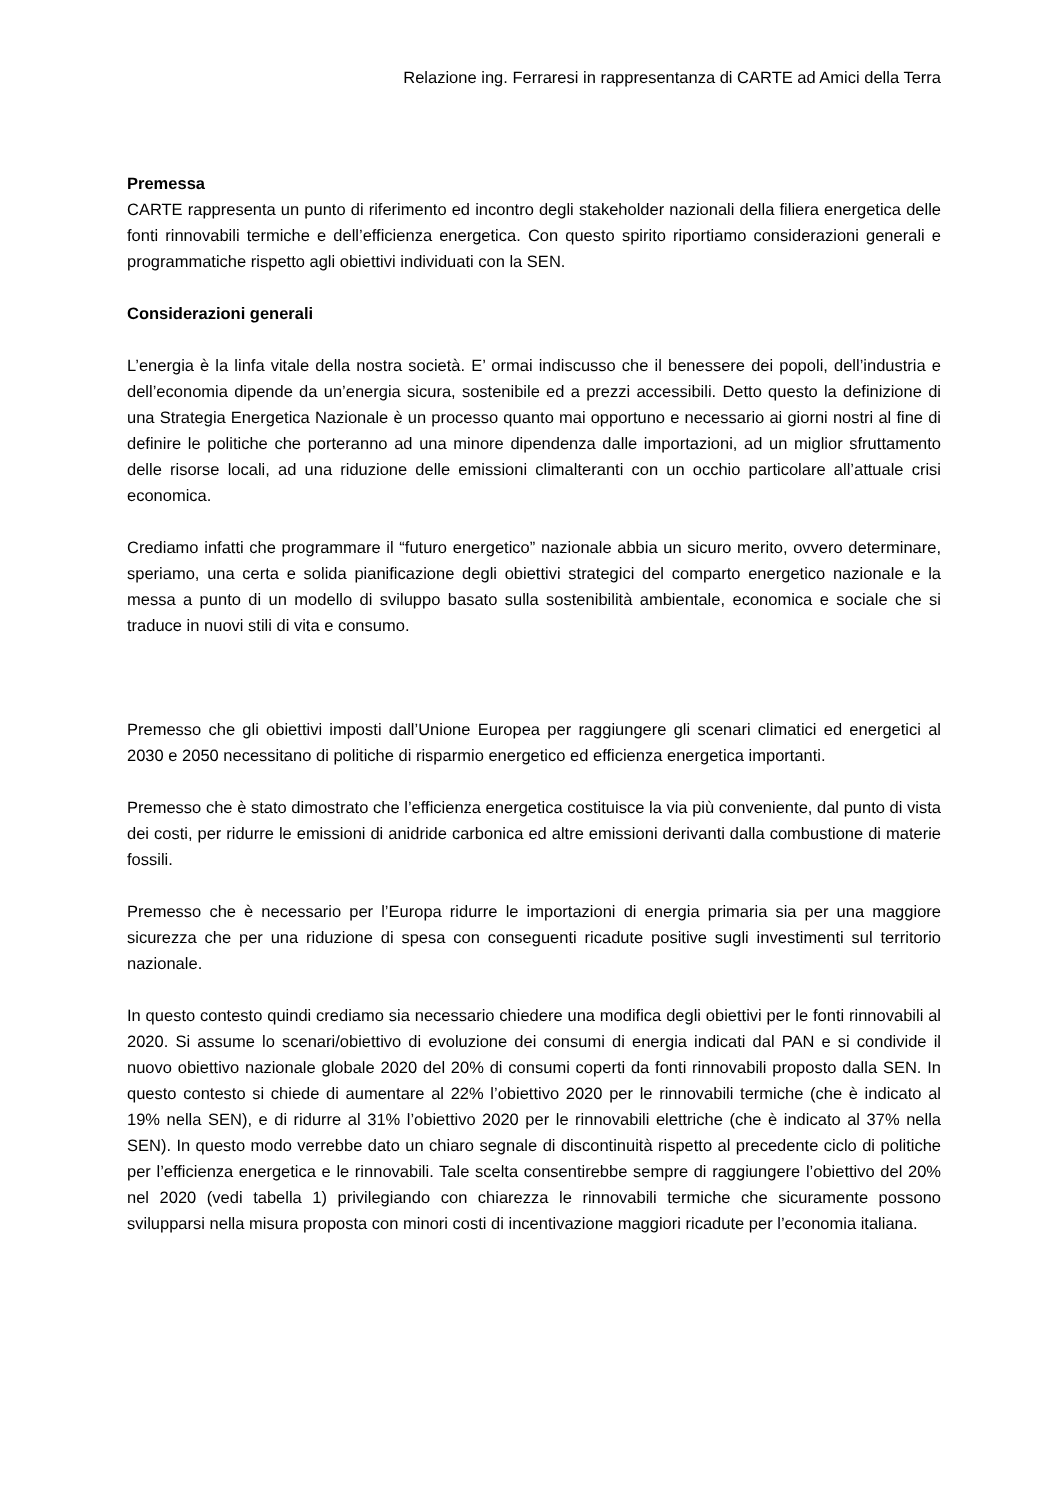Relazione ing. Ferraresi in rappresentanza di CARTE ad Amici della Terra
Premessa
CARTE rappresenta un punto di riferimento ed incontro degli stakeholder nazionali della filiera energetica delle fonti rinnovabili termiche e dell’efficienza energetica. Con questo spirito riportiamo considerazioni generali e programmatiche rispetto agli obiettivi individuati con la SEN.
Considerazioni generali
L’energia è la linfa vitale della nostra società. E’ ormai indiscusso che il benessere dei popoli, dell’industria e dell’economia dipende da un’energia sicura, sostenibile ed a prezzi accessibili. Detto questo la definizione di una Strategia Energetica Nazionale è un processo quanto mai opportuno e necessario ai giorni nostri al fine di definire le politiche che porteranno ad una minore dipendenza dalle importazioni, ad un miglior sfruttamento delle risorse locali, ad una riduzione delle emissioni climalteranti con un occhio particolare all’attuale crisi economica.
Crediamo infatti che programmare il “futuro energetico” nazionale abbia un sicuro merito, ovvero determinare, speriamo, una certa e solida pianificazione degli obiettivi strategici del comparto energetico nazionale e la messa a punto di un modello di sviluppo basato sulla sostenibilità ambientale, economica e sociale che si traduce in nuovi stili di vita e consumo.
Premesso che gli obiettivi imposti dall’Unione Europea per raggiungere gli scenari climatici ed energetici al 2030 e 2050 necessitano di politiche di risparmio energetico ed efficienza energetica importanti.
Premesso che è stato dimostrato che l’efficienza energetica costituisce la via più conveniente, dal punto di vista dei costi, per ridurre le emissioni di anidride carbonica ed altre emissioni derivanti dalla combustione di materie fossili.
Premesso che è necessario per l’Europa ridurre le importazioni di energia primaria sia per una maggiore sicurezza che per una riduzione di spesa con conseguenti ricadute positive sugli investimenti sul territorio nazionale.
In questo contesto quindi crediamo sia necessario chiedere una modifica degli obiettivi per le fonti rinnovabili al 2020. Si assume lo scenari/obiettivo di evoluzione dei consumi di energia indicati dal PAN e si condivide il nuovo obiettivo nazionale globale 2020 del 20% di consumi coperti da fonti rinnovabili proposto dalla SEN. In questo contesto si chiede di aumentare al 22% l’obiettivo 2020 per le rinnovabili termiche (che è indicato al 19% nella SEN), e di ridurre al 31% l’obiettivo 2020 per le rinnovabili elettriche (che è indicato al 37% nella SEN). In questo modo verrebbe dato un chiaro segnale di discontinuità rispetto al precedente ciclo di politiche per l’efficienza energetica e le rinnovabili. Tale scelta consentirebbe sempre di raggiungere l’obiettivo del 20% nel 2020 (vedi tabella 1) privilegiando con chiarezza le rinnovabili termiche che sicuramente possono svilupparsi nella misura proposta con minori costi di incentivazione maggiori ricadute per l’economia italiana.